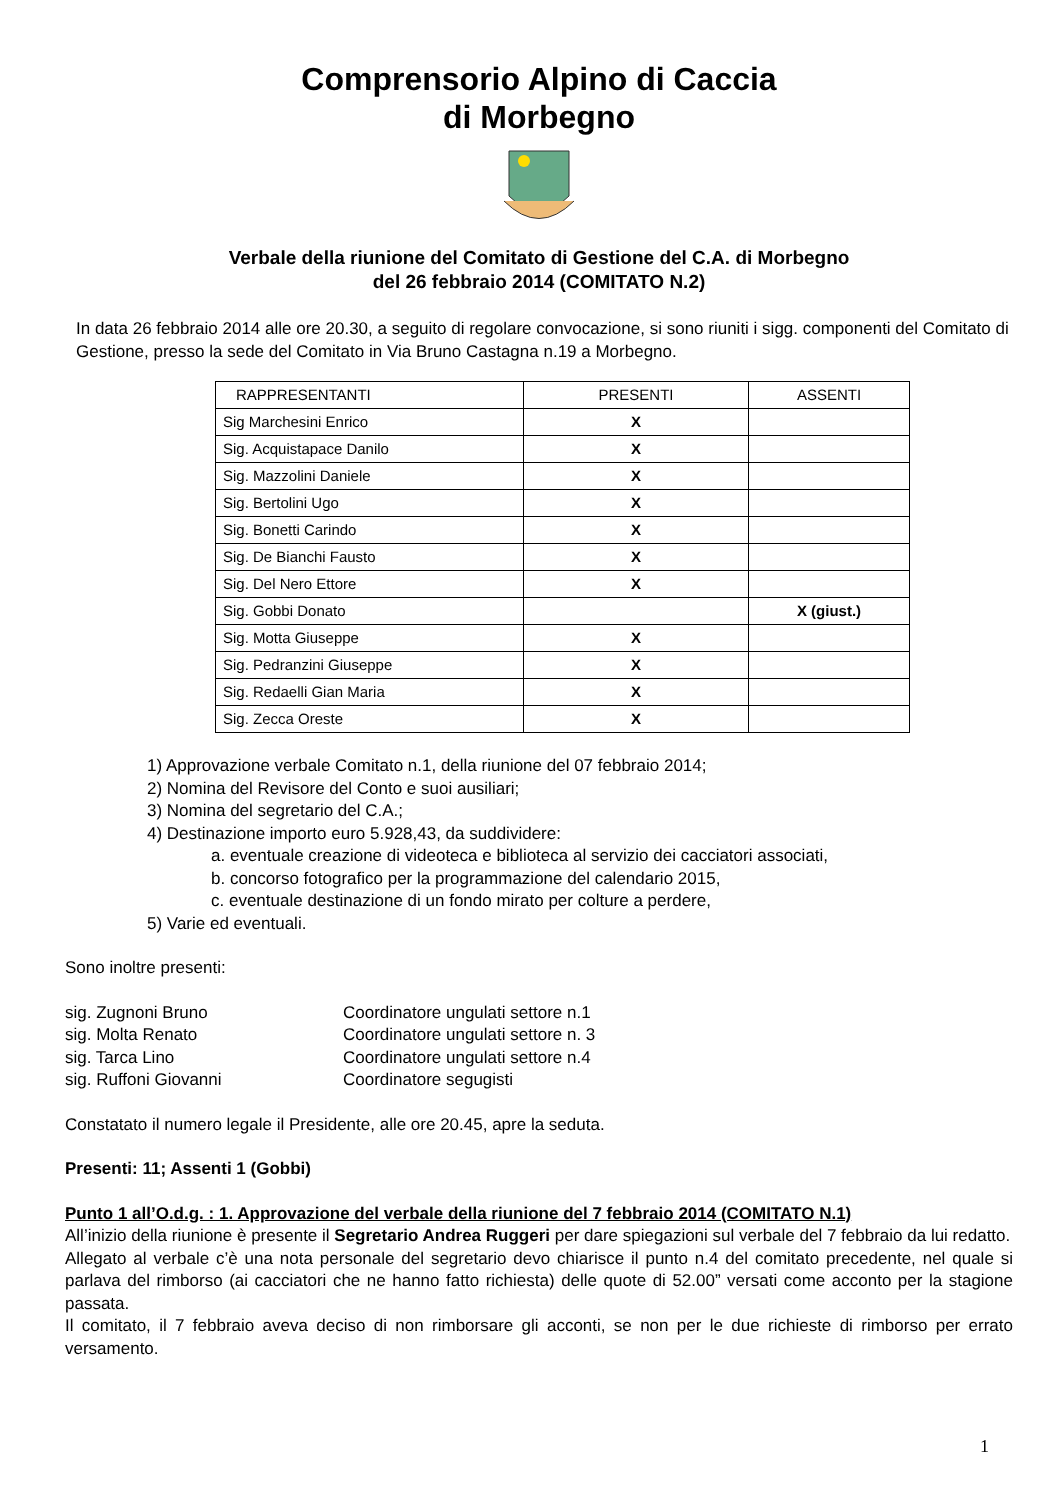Comprensorio Alpino di Caccia
di Morbegno
Verbale della riunione del Comitato di Gestione del C.A. di Morbegno
del 26 febbraio 2014 (COMITATO N.2)
In data 26 febbraio 2014 alle ore 20.30, a seguito di regolare convocazione, si sono riuniti i sigg. componenti del Comitato di Gestione, presso la sede del Comitato in Via Bruno Castagna n.19 a Morbegno.
| RAPPRESENTANTI | PRESENTI | ASSENTI |
| Sig Marchesini Enrico | X | |
| Sig. Acquistapace Danilo | X | |
| Sig. Mazzolini Daniele | X | |
| Sig. Bertolini Ugo | X | |
| Sig. Bonetti Carindo | X | |
| Sig. De Bianchi Fausto | X | |
| Sig. Del Nero Ettore | X | |
| Sig. Gobbi Donato | | X (giust.) |
| Sig. Motta Giuseppe | X | |
| Sig. Pedranzini Giuseppe | X | |
| Sig. Redaelli Gian Maria | X | |
| Sig. Zecca Oreste | X | |
1) Approvazione verbale Comitato n.1, della riunione del 07 febbraio 2014;
2) Nomina del Revisore del Conto e suoi ausiliari;
3) Nomina del segretario del C.A.;
4) Destinazione importo euro 5.928,43, da suddividere:
a. eventuale creazione di videoteca e biblioteca al servizio dei cacciatori associati,
b. concorso fotografico per la programmazione del calendario 2015,
c. eventuale destinazione di un fondo mirato per colture a perdere,
5) Varie ed eventuali.
Sono inoltre presenti:
sig. Zugnoni Bruno
Coordinatore ungulati settore n.1
sig. Molta Renato
Coordinatore ungulati settore n. 3
sig. Tarca Lino
Coordinatore ungulati settore n.4
sig. Ruffoni Giovanni
Coordinatore segugisti
Constatato il numero legale il Presidente, alle ore 20.45, apre la seduta.
Presenti: 11; Assenti 1 (Gobbi)
Punto 1 all’O.d.g. : 1. Approvazione del verbale della riunione del 7 febbraio 2014 (COMITATO N.1)
All’inizio della riunione è presente il Segretario Andrea Ruggeri per dare spiegazioni sul verbale del 7 febbraio da lui redatto.
Allegato al verbale c’è una nota personale del segretario devo chiarisce il punto n.4 del comitato precedente, nel quale si parlava del rimborso (ai cacciatori che ne hanno fatto richiesta) delle quote di 52.00” versati come acconto per la stagione passata.
Il comitato, il 7 febbraio aveva deciso di non rimborsare gli acconti, se non per le due richieste di rimborso per errato versamento.
1